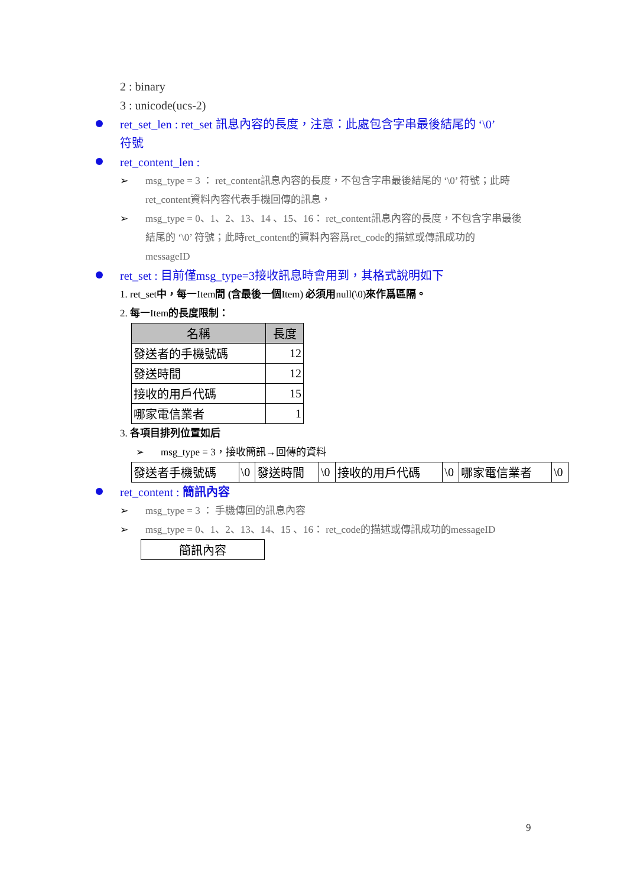2 : binary
3 : unicode(ucs-2)
ret_set_len : ret_set 訊息內容的長度，注意：此處包含字串最後結尾的 ‘\0’
符號
ret_content_len :
➢ msg_type = 3 ： ret_content訊息內容的長度，不包含字串最後結尾的 ‘\0’ 符號；此時
ret_content資料內容代表手機回傳的訊息，
➢ msg_type = 0、1、2、13、14 、15、16： ret_content訊息內容的長度，不包含字串最後
結尾的 ‘\0’ 符號；此時ret_content的資料內容爲ret_code的描述或傳訊成功的
messageID
ret_set : 目前僅msg_type=3接收訊息時會用到，其格式說明如下
1. ret_set中，每一Item間 (含最後一個Item) 必須用null(\0)來作爲區隔。
2. 每一Item的長度限制：
| 名稱 | 長度 |
| --- | --- |
| 發送者的手機號碼 | 12 |
| 發送時間 | 12 |
| 接收的用戶代碼 | 15 |
| 哪家電信業者 | 1 |
3. 各項目排列位置如后
➢ msg_type = 3，接收簡訊→回傳的資料
| 發送者手機號碼 | \0 | 發送時間 | \0 | 接收的用戶代碼 | \0 | 哪家電信業者 | \0 |
ret_content : 簡訊內容
➢ msg_type = 3 ： 手機傳回的訊息內容
➢ msg_type = 0、1、2、13、14、15 、16： ret_code的描述或傳訊成功的messageID
| 簡訊內容 |
9